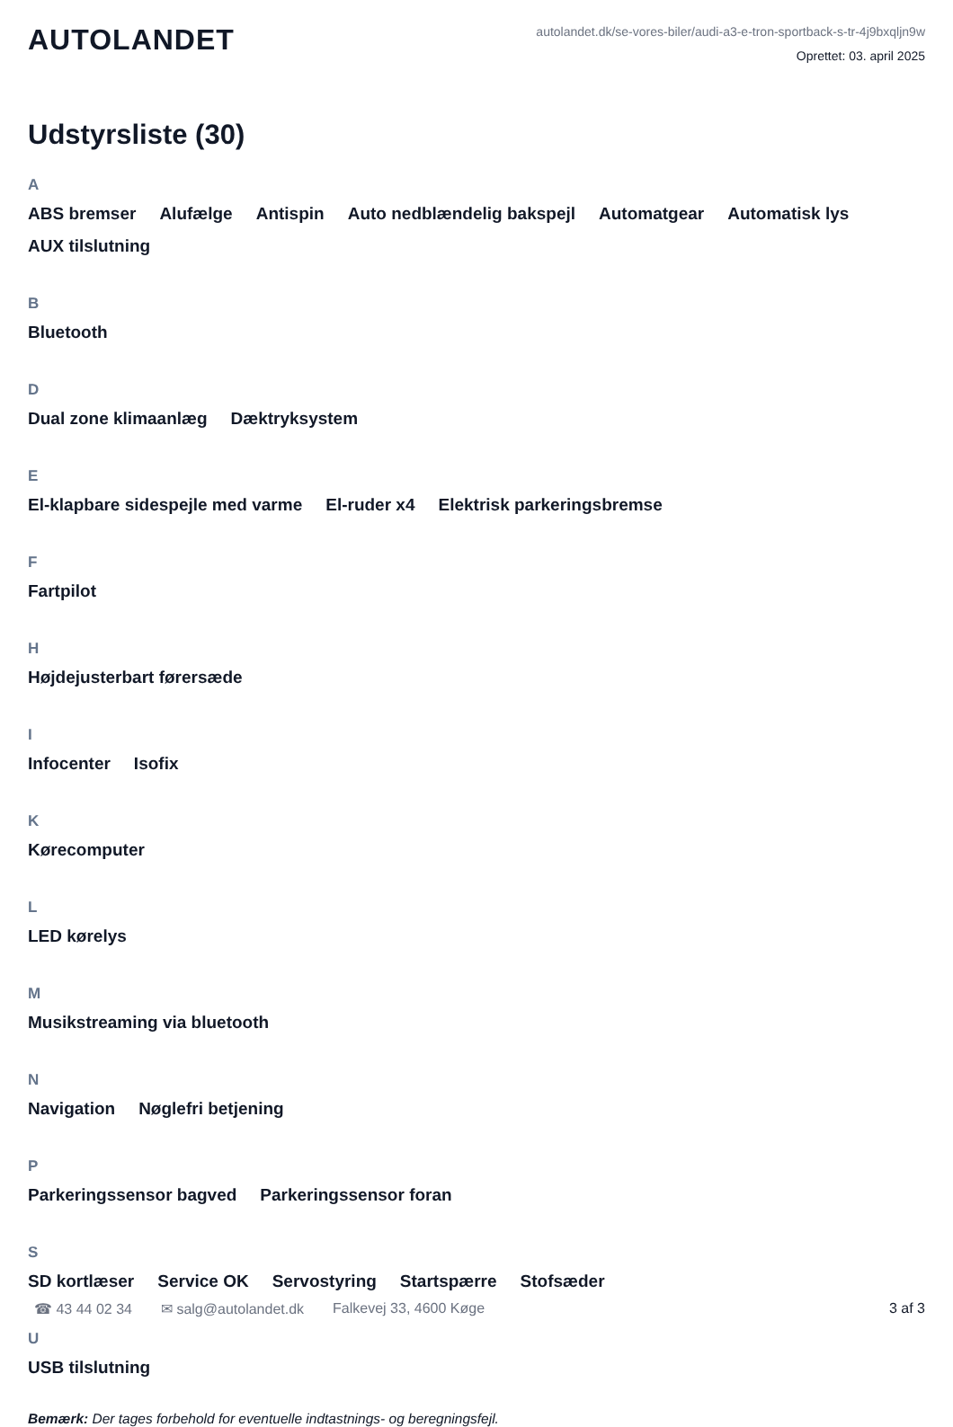AUTOLANDET
autolandet.dk/se-vores-biler/audi-a3-e-tron-sportback-s-tr-4j9bxqljn9w
Oprettet: 03. april 2025
Udstyrsliste (30)
A
ABS bremser Alufælge Antispin Auto nedblændelig bakspejl Automatgear Automatisk lys AUX tilslutning
B
Bluetooth
D
Dual zone klimaanlæg Dæktryksystem
E
El-klapbare sidespejle med varme El-ruder x4 Elektrisk parkeringsbremse
F
Fartpilot
H
Højdejusterbart førersæde
I
Infocenter Isofix
K
Kørecomputer
L
LED kørelys
M
Musikstreaming via bluetooth
N
Navigation Nøglefri betjening
P
Parkeringssensor bagved Parkeringssensor foran
S
SD kortlæser Service OK Servostyring Startspærre Stofsæder
U
USB tilslutning
Bemærk: Der tages forbehold for eventuelle indtastnings- og beregningsfejl.
☎ 43 44 02 34 ✉ salg@autolandet.dk Falkevej 33, 4600 Køge 3 af 3